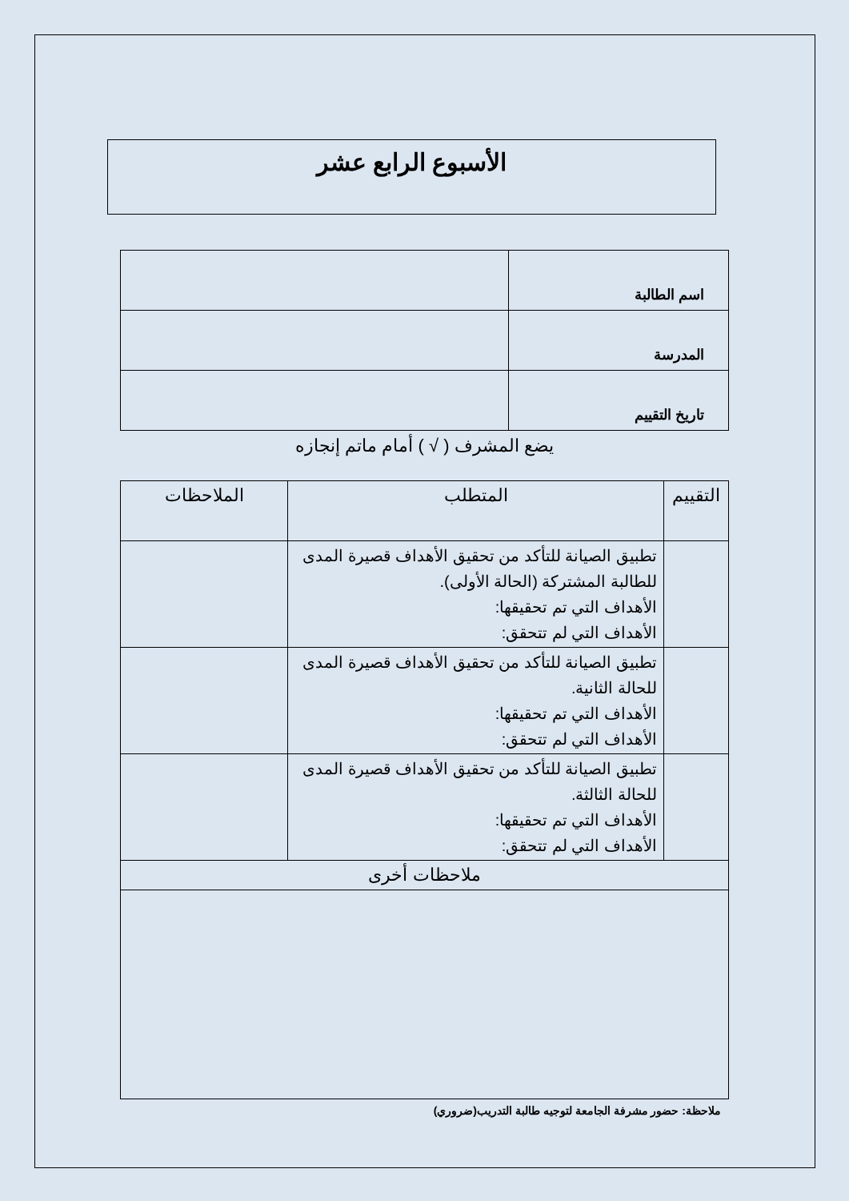الأسبوع الرابع عشر
| اسم الطالبة | |
| المدرسة | |
| تاريخ التقييم | |
يضع المشرف ( √ ) أمام ماتم إنجازه
| التقييم | المتطلب | الملاحظات |
| | تطبيق الصيانة للتأكد من تحقيق الأهداف قصيرة المدى للطالبة المشتركة (الحالة الأولى). الأهداف التي تم تحقيقها: الأهداف التي لم تتحقق: | |
| | تطبيق الصيانة للتأكد من تحقيق الأهداف قصيرة المدى للحالة الثانية. الأهداف التي تم تحقيقها: الأهداف التي لم تتحقق: | |
| | تطبيق الصيانة للتأكد من تحقيق الأهداف قصيرة المدى للحالة الثالثة. الأهداف التي تم تحقيقها: الأهداف التي لم تتحقق: | |
| ملاحظات أخرى | | |
ملاحظة: حضور مشرفة الجامعة لتوجيه طالبة التدريب(ضروري)